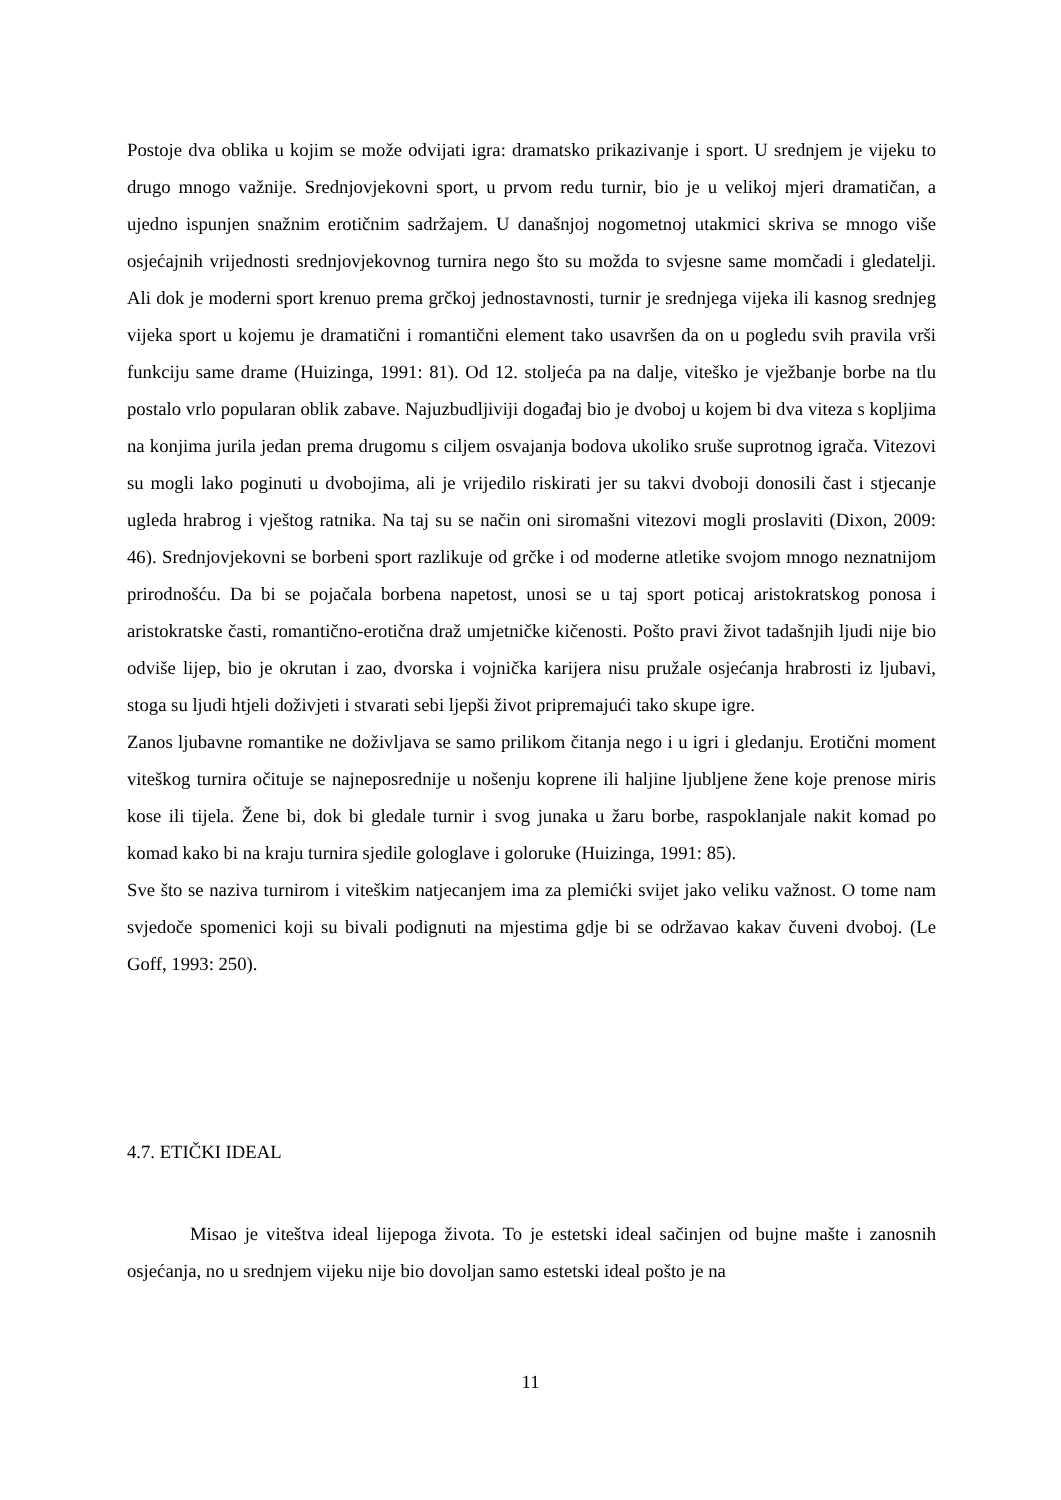Postoje dva oblika u kojim se može odvijati igra: dramatsko prikazivanje i sport. U srednjem je vijeku to drugo mnogo važnije. Srednjovjekovni sport, u prvom redu turnir, bio je u velikoj mjeri dramatičan, a ujedno ispunjen snažnim erotičnim sadržajem. U današnjoj nogometnoj utakmici skriva se mnogo više osjećajnih vrijednosti srednjovjekovnog turnira nego što su možda to svjesne same momčadi i gledatelji. Ali dok je moderni sport krenuo prema grčkoj jednostavnosti, turnir je srednjega vijeka ili kasnog srednjeg vijeka sport u kojemu je dramatični i romantični element tako usavršen da on u pogledu svih pravila vrši funkciju same drame (Huizinga, 1991: 81). Od 12. stoljeća pa na dalje, viteško je vježbanje borbe na tlu postalo vrlo popularan oblik zabave. Najuzbudljiviji događaj bio je dvoboj u kojem bi dva viteza s kopljima na konjima jurila jedan prema drugomu s ciljem osvajanja bodova ukoliko sruše suprotnog igrača. Vitezovi su mogli lako poginuti u dvobojima, ali je vrijedilo riskirati jer su takvi dvoboji donosili čast i stjecanje ugleda hrabrog i vještog ratnika. Na taj su se način oni siromašni vitezovi mogli proslaviti (Dixon, 2009: 46). Srednjovjekovni se borbeni sport razlikuje od grčke i od moderne atletike svojom mnogo neznatnijom prirodnošću. Da bi se pojačala borbena napetost, unosi se u taj sport poticaj aristokratskog ponosa i aristokratske časti, romantično-erotična draž umjetničke kičenosti. Pošto pravi život tadašnjih ljudi nije bio odviše lijep, bio je okrutan i zao, dvorska i vojnička karijera nisu pružale osjećanja hrabrosti iz ljubavi, stoga su ljudi htjeli doživjeti i stvarati sebi ljepši život pripremajući tako skupe igre.
Zanos ljubavne romantike ne doživljava se samo prilikom čitanja nego i u igri i gledanju. Erotični moment viteškog turnira očituje se najneposrednije u nošenju koprene ili haljine ljubljene žene koje prenose miris kose ili tijela. Žene bi, dok bi gledale turnir i svog junaka u žaru borbe, raspoklanjale nakit komad po komad kako bi na kraju turnira sjedile gologlave i goloruke (Huizinga, 1991: 85).
Sve što se naziva turnirom i viteškim natjecanjem ima za plemićki svijet jako veliku važnost. O tome nam svjedoče spomenici koji su bivali podignuti na mjestima gdje bi se održavao kakav čuveni dvoboj. (Le Goff, 1993: 250).
4.7. ETIČKI IDEAL
Misao je viteštva ideal lijepoga života. To je estetski ideal sačinjen od bujne mašte i zanosnih osjećanja, no u srednjem vijeku nije bio dovoljan samo estetski ideal pošto je na
11